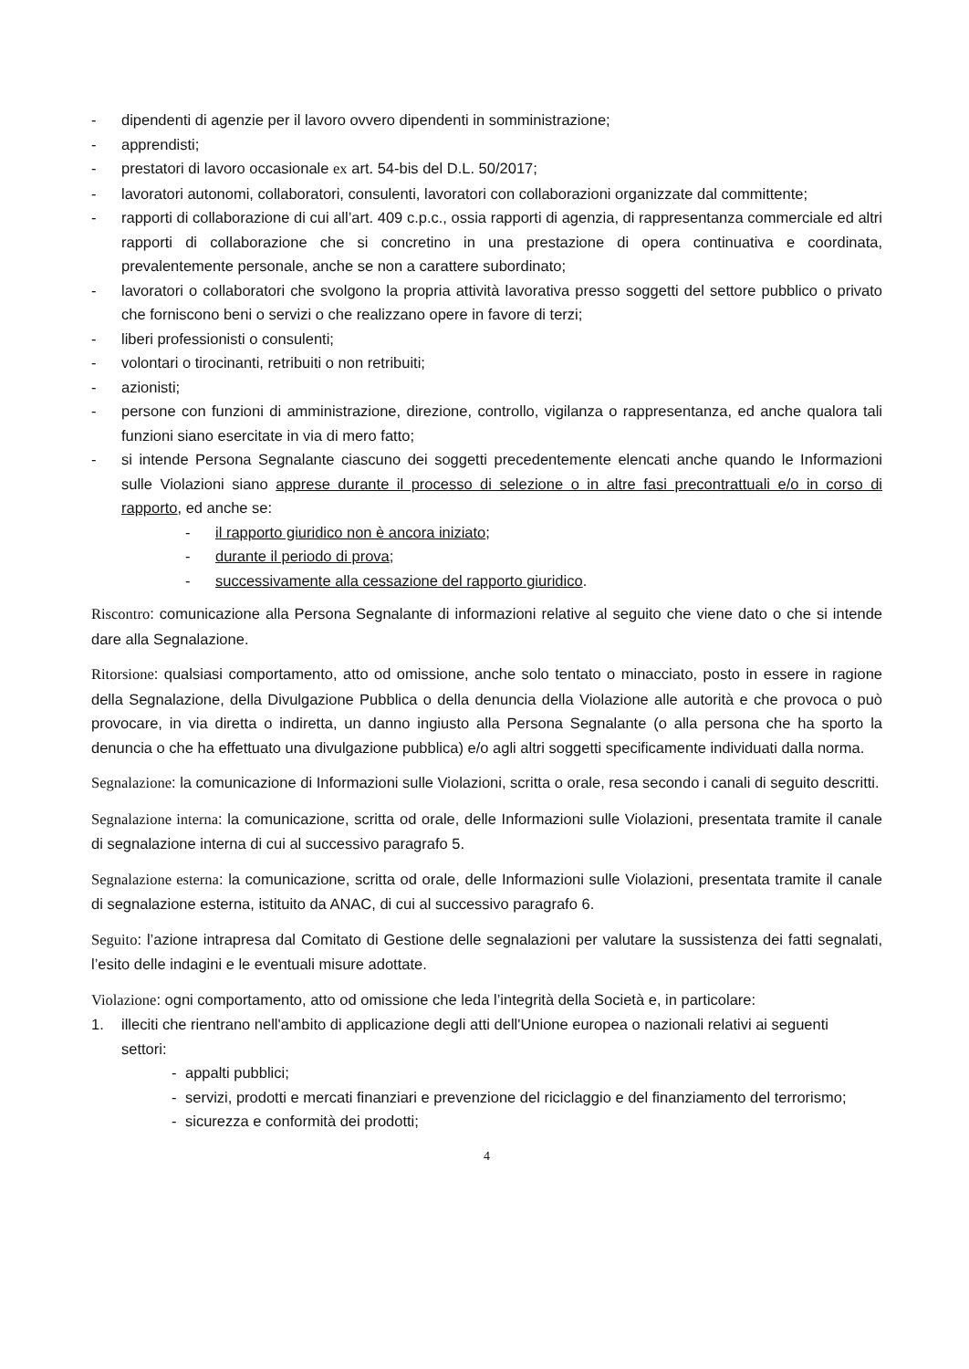- dipendenti di agenzie per il lavoro ovvero dipendenti in somministrazione;
- apprendisti;
- prestatori di lavoro occasionale ex art. 54-bis del D.L. 50/2017;
- lavoratori autonomi, collaboratori, consulenti, lavoratori con collaborazioni organizzate dal committente;
- rapporti di collaborazione di cui all’art. 409 c.p.c., ossia rapporti di agenzia, di rappresentanza commerciale ed altri rapporti di collaborazione che si concretino in una prestazione di opera continuativa e coordinata, prevalentemente personale, anche se non a carattere subordinato;
- lavoratori o collaboratori che svolgono la propria attività lavorativa presso soggetti del settore pubblico o privato che forniscono beni o servizi o che realizzano opere in favore di terzi;
- liberi professionisti o consulenti;
- volontari o tirocinanti, retribuiti o non retribuiti;
- azionisti;
- persone con funzioni di amministrazione, direzione, controllo, vigilanza o rappresentanza, ed anche qualora tali funzioni siano esercitate in via di mero fatto;
- si intende Persona Segnalante ciascuno dei soggetti precedentemente elencati anche quando le Informazioni sulle Violazioni siano apprese durante il processo di selezione o in altre fasi precontrattuali e/o in corso di rapporto, ed anche se:
- il rapporto giuridico non è ancora iniziato;
- durante il periodo di prova;
- successivamente alla cessazione del rapporto giuridico.
Riscontro: comunicazione alla Persona Segnalante di informazioni relative al seguito che viene dato o che si intende dare alla Segnalazione.
Ritorsione: qualsiasi comportamento, atto od omissione, anche solo tentato o minacciato, posto in essere in ragione della Segnalazione, della Divulgazione Pubblica o della denuncia della Violazione alle autorità e che provoca o può provocare, in via diretta o indiretta, un danno ingiusto alla Persona Segnalante (o alla persona che ha sporto la denuncia o che ha effettuato una divulgazione pubblica) e/o agli altri soggetti specificamente individuati dalla norma.
Segnalazione: la comunicazione di Informazioni sulle Violazioni, scritta o orale, resa secondo i canali di seguito descritti.
Segnalazione interna: la comunicazione, scritta od orale, delle Informazioni sulle Violazioni, presentata tramite il canale di segnalazione interna di cui al successivo paragrafo 5.
Segnalazione esterna: la comunicazione, scritta od orale, delle Informazioni sulle Violazioni, presentata tramite il canale di segnalazione esterna, istituito da ANAC, di cui al successivo paragrafo 6.
Seguito: l’azione intrapresa dal Comitato di Gestione delle segnalazioni per valutare la sussistenza dei fatti segnalati, l’esito delle indagini e le eventuali misure adottate.
Violazione: ogni comportamento, atto od omissione che leda l’integrità della Società e, in particolare:
1. illeciti che rientrano nell'ambito di applicazione degli atti dell'Unione europea o nazionali relativi ai seguenti settori:
- appalti pubblici;
- servizi, prodotti e mercati finanziari e prevenzione del riciclaggio e del finanziamento del terrorismo;
- sicurezza e conformità dei prodotti;
4